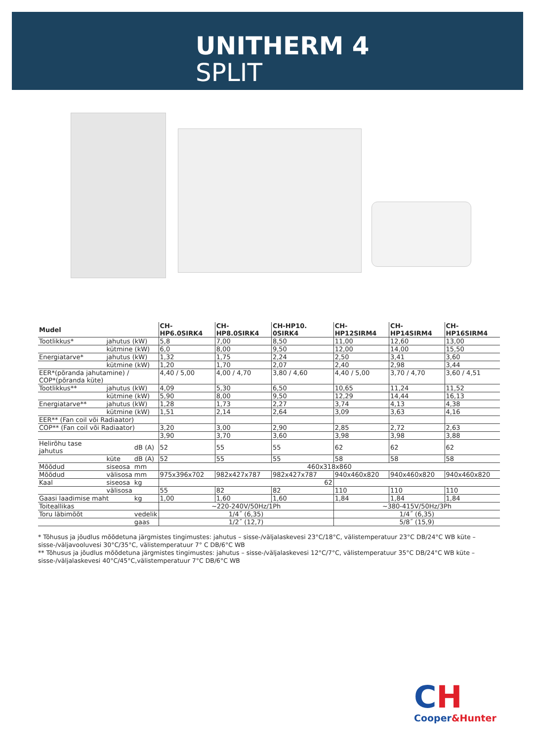UNITHERM 4
SPLIT
| Mudel | | | CH-HP6.0SIRK4 | CH-HP8.0SIRK4 | CH-HP10. 0SIRK4 | CH-HP12SIRM4 | CH-HP14SIRM4 | CH-HP16SIRM4 |
| --- | --- | --- | --- | --- | --- | --- | --- | --- |
| Tootlikkus* | jahutus (kW) | | 5,8 | 7,00 | 8,50 | 11,00 | 12,60 | 13,00 |
| | kütmine (kW) | | 6,0 | 8,00 | 9,50 | 12,00 | 14,00 | 15,50 |
| Energiatarve* | jahutus (kW) | | 1,32 | 1,75 | 2,24 | 2,50 | 3,41 | 3,60 |
| | kütmine (kW) | | 1,20 | 1,70 | 2,07 | 2,40 | 2,98 | 3,44 |
| EER*(põranda jahutamine) / COP*(põranda küte) | | | 4,40 / 5,00 | 4,00 / 4,70 | 3,80 / 4,60 | 4,40 / 5,00 | 3,70 / 4,70 | 3,60 / 4,51 |
| Tootlikkus** | jahutus (kW) | | 4,09 | 5,30 | 6,50 | 10,65 | 11,24 | 11,52 |
| | kütmine (kW) | | 5,90 | 8,00 | 9,50 | 12,29 | 14,44 | 16,13 |
| Energiatarve** | jahutus (kW) | | 1,28 | 1,73 | 2,27 | 3,74 | 4,13 | 4,38 |
| | kütmine (kW) | | 1,51 | 2,14 | 2,64 | 3,09 | 3,63 | 4,16 |
| EER** (Fan coil või Radiaator) | | | | | | | | |
| COP** (Fan coil või Radiaator) | | | 3,20 | 3,00 | 2,90 | 2,85 | 2,72 | 2,63 |
| | | | 3,90 | 3,70 | 3,60 | 3,98 | 3,98 | 3,88 |
| Helirõhu tase jahutus | | dB (A) | 52 | 55 | 55 | 62 | 62 | 62 |
| | küte | dB (A) | 52 | 55 | 55 | 58 | 58 | 58 |
| Mõõdud | siseosa | mm | 460x318x860 | | | | | |
| Mõõdud | välisosa | mm | 975x396x702 | 982x427x787 | 982x427x787 | 940x460x820 | 940x460x820 | 940x460x820 |
| Kaal | siseosa | kg | 62 | | | | | |
| | välisosa | | 55 | 82 | 82 | 110 | 110 | 110 |
| Gaasi laadimise maht | | kg | 1,00 | 1,60 | 1,60 | 1,84 | 1,84 | 1,84 |
| Toiteallikas | | | ~220-240V/50Hz/1Ph | | | ~380-415V/50Hz/3Ph | | |
| Toru läbimõõt | | vedelik | 1/4˝ (6,35) | | | 1/4˝ (6,35) | | |
| | | gaas | 1/2˝ (12,7) | | | 5/8˝ (15,9) | | |
* Tõhusus ja jõudlus mõõdetuna järgmistes tingimustes: jahutus – sisse-/väljalaskevesi 23°C/18°C, välistemperatuur 23°C DB/24°C WB küte – sisse-/väljavooluvesi 30°C/35°C, välistemperatuur 7° C DB/6°C WB
** Tõhusus ja jõudlus mõõdetuna järgmistes tingimustes: jahutus – sisse-/väljalaskevesi 12°C/7°C, välistemperatuur 35°C DB/24°C WB küte – sisse-/väljalaskevesi 40°C/45°C,välistemperatuur 7°C DB/6°C WB
CH
Cooper&Hunter